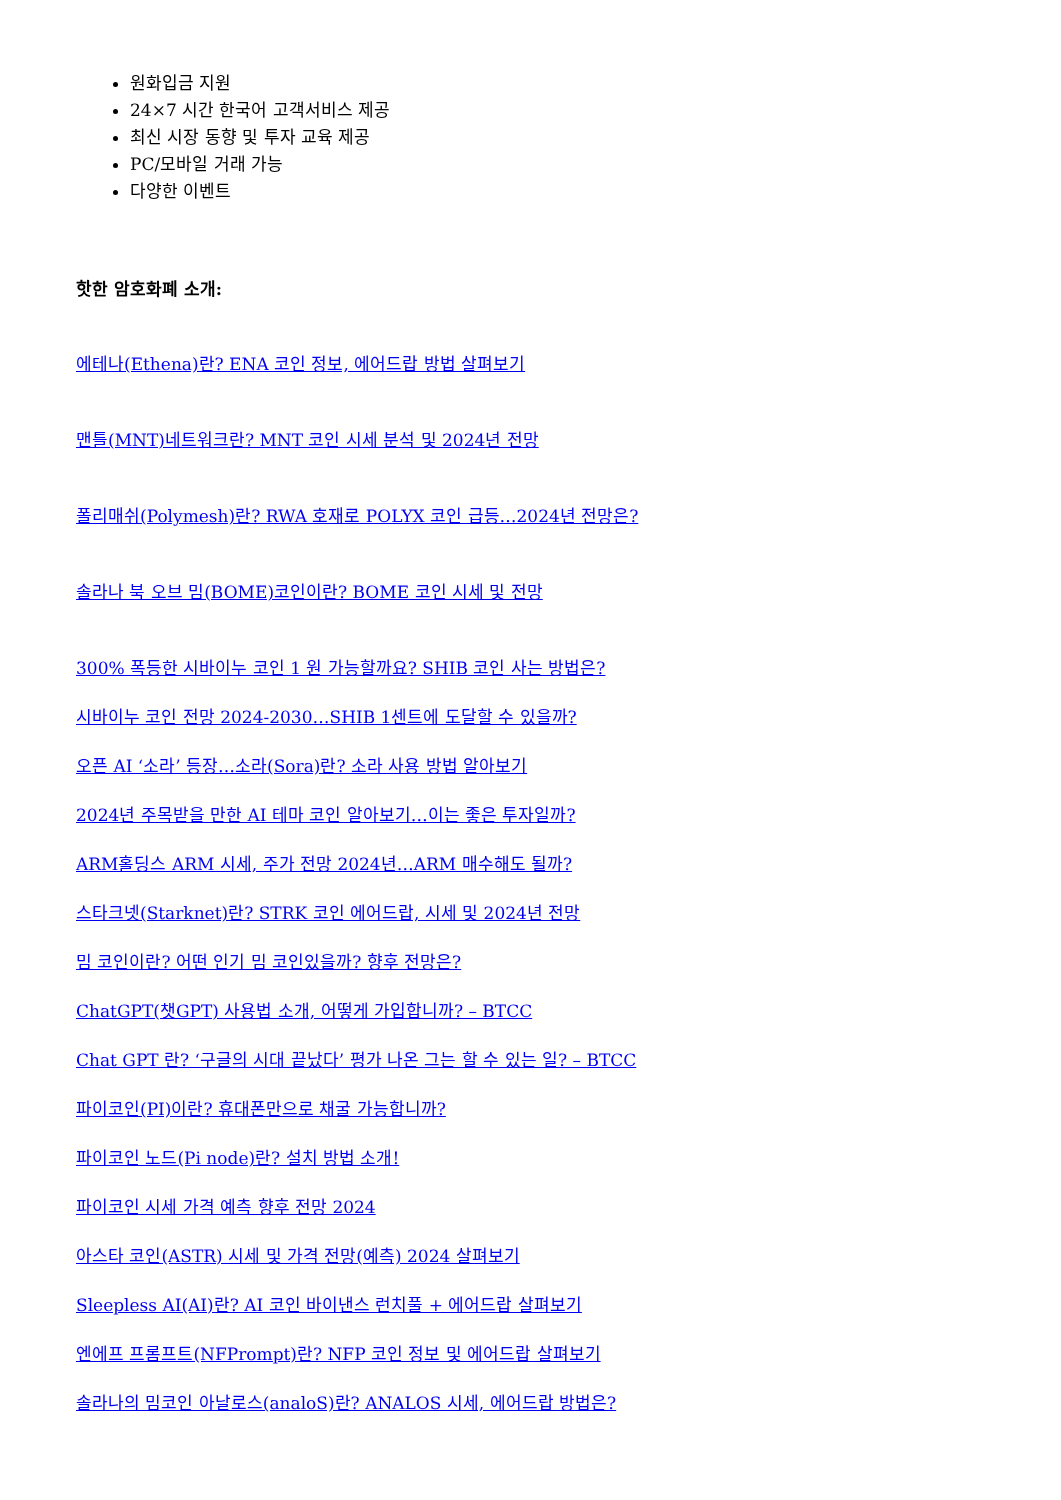원화입금 지원
24×7 시간 한국어 고객서비스 제공
최신 시장 동향 및 투자 교육 제공
PC/모바일 거래 가능
다양한 이벤트
핫한 암호화폐 소개:
에테나(Ethena)란? ENA 코인 정보, 에어드랍 방법 살펴보기
맨틀(MNT)네트워크란? MNT 코인 시세 분석 및 2024년 전망
폴리매쉬(Polymesh)란? RWA 호재로 POLYX 코인 급등…2024년 전망은?
솔라나 북 오브 밈(BOME)코인이란? BOME 코인 시세 및 전망
300% 폭등한 시바이누 코인 1 원 가능할까요? SHIB 코인 사는 방법은?
시바이누 코인 전망 2024-2030…SHIB 1센트에 도달할 수 있을까?
오픈 AI ‘소라’ 등장…소라(Sora)란? 소라 사용 방법 알아보기
2024년 주목받을 만한 AI 테마 코인 알아보기…이는 좋은 투자일까?
ARM홀딩스 ARM 시세, 주가 전망 2024년…ARM 매수해도 될까?
스타크넷(Starknet)란? STRK 코인 에어드랍, 시세 및 2024년 전망
밈 코인이란? 어떤 인기 밈 코인있을까? 향후 전망은?
ChatGPT(챗GPT) 사용법 소개, 어떻게 가입합니까? – BTCC
Chat GPT 란? ‘구글의 시대 끝났다’ 평가 나온 그는 할 수 있는 일? – BTCC
파이코인(PI)이란? 휴대폰만으로 채굴 가능합니까?
파이코인 노드(Pi node)란? 설치 방법 소개!
파이코인 시세 가격 예측 향후 전망 2024
아스타 코인(ASTR) 시세 및 가격 전망(예측) 2024 살펴보기
Sleepless AI(AI)란? AI 코인 바이낸스 런치풀 + 에어드랍 살펴보기
엔에프 프롬프트(NFPrompt)란? NFP 코인 정보 및 에어드랍 살펴보기
솔라나의 밈코인 아날로스(analoS)란? ANALOS 시세, 에어드랍 방법은?